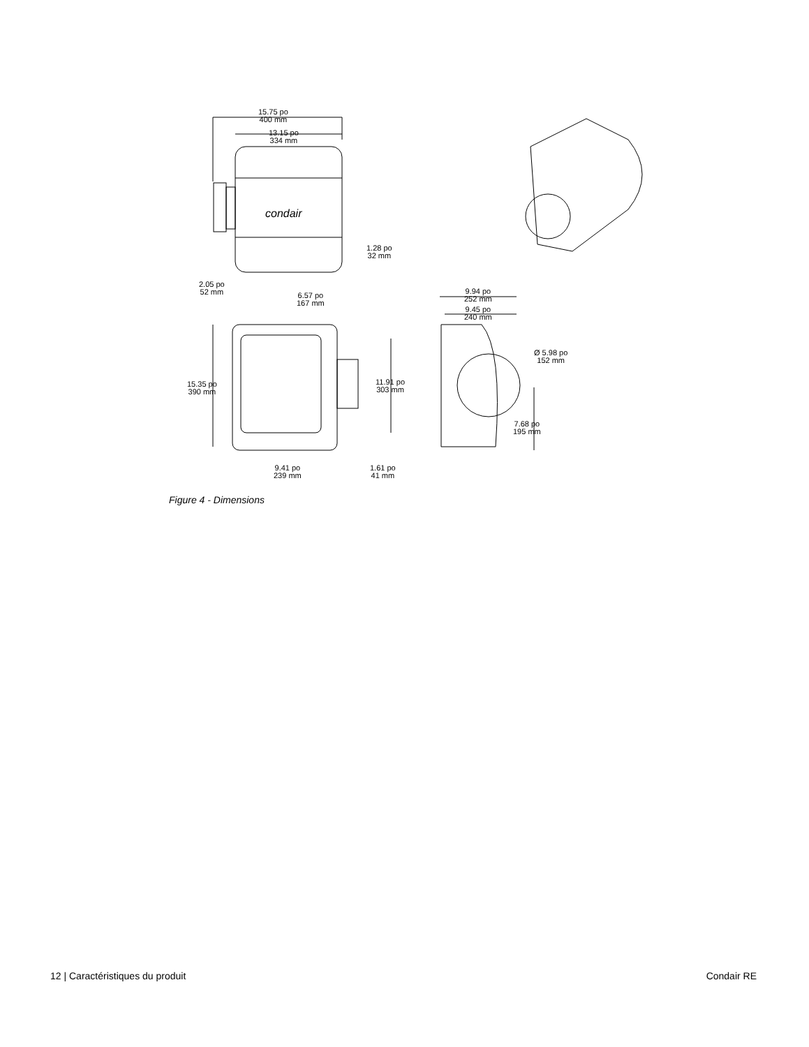15.75 po
400 mm
13.15 po
334 mm
condair
1.28 po
32 mm
2.05 po
52 mm
6.57 po
167 mm
9.94 po
252 mm
9.45 po
240 mm
15.35 po
390 mm
11.91 po
303 mm
Ø 5.98 po
152 mm
7.68 po
195 mm
9.41 po
239 mm
1.61 po
41 mm
Figure 4 - Dimensions
12 | Caractéristiques du produit
Condair RE